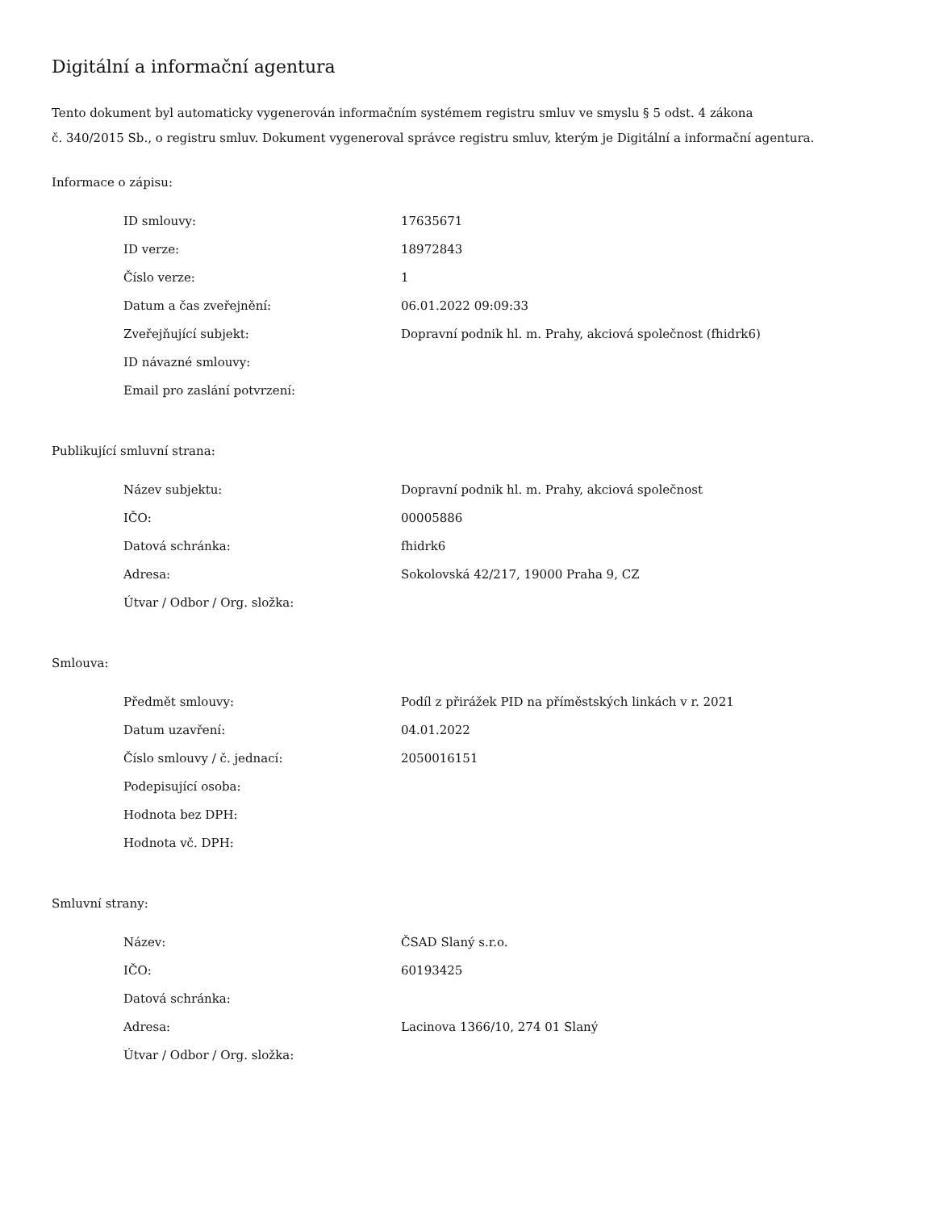Digitální a informační agentura
Tento dokument byl automaticky vygenerován informačním systémem registru smluv ve smyslu § 5 odst. 4 zákona
č. 340/2015 Sb., o registru smluv. Dokument vygeneroval správce registru smluv, kterým je Digitální a informační agentura.
Informace o zápisu:
| ID smlouvy: | 17635671 |
| ID verze: | 18972843 |
| Číslo verze: | 1 |
| Datum a čas zveřejnění: | 06.01.2022 09:09:33 |
| Zveřejňující subjekt: | Dopravní podnik hl. m. Prahy, akciová společnost (fhidrk6) |
| ID návazné smlouvy: | |
| Email pro zaslání potvrzení: | |
Publikující smluvní strana:
| Název subjektu: | Dopravní podnik hl. m. Prahy, akciová společnost |
| IČO: | 00005886 |
| Datová schránka: | fhidrk6 |
| Adresa: | Sokolovská 42/217, 19000 Praha 9, CZ |
| Útvar / Odbor / Org. složka: | |
Smlouva:
| Předmět smlouvy: | Podíl z přirážek PID na příměstských linkách v r. 2021 |
| Datum uzavření: | 04.01.2022 |
| Číslo smlouvy / č. jednací: | 2050016151 |
| Podepisující osoba: | |
| Hodnota bez DPH: | |
| Hodnota vč. DPH: | |
Smluvní strany:
| Název: | ČSAD Slaný s.r.o. |
| IČO: | 60193425 |
| Datová schránka: | |
| Adresa: | Lacinova 1366/10, 274 01 Slaný |
| Útvar / Odbor / Org. složka: | |